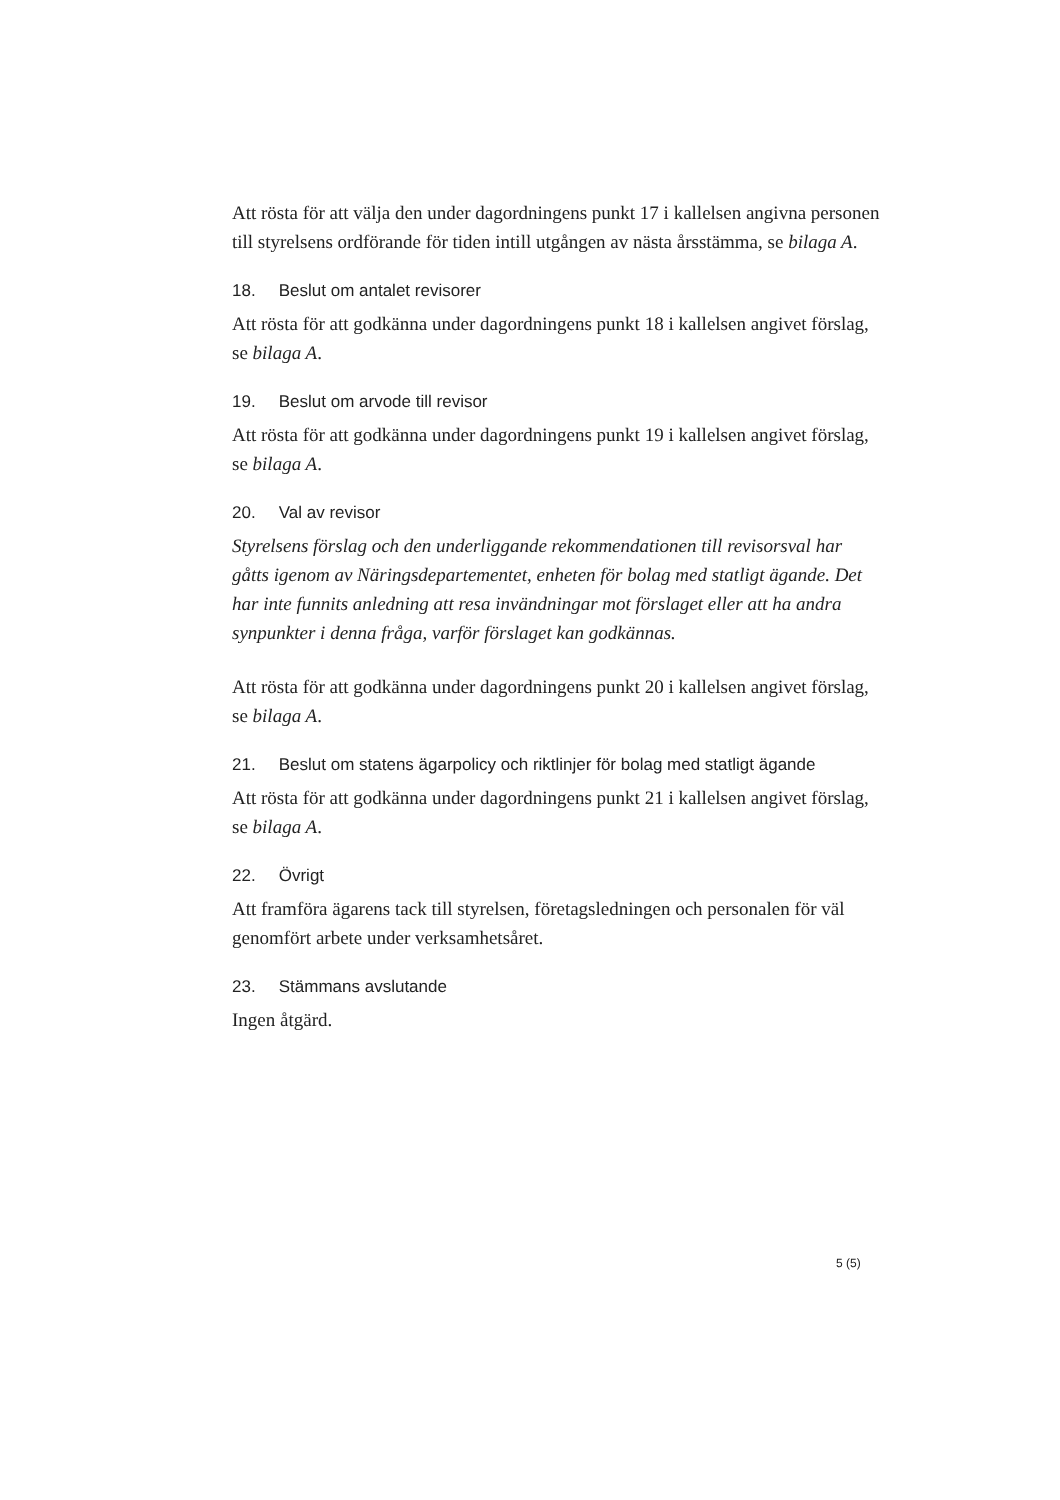Att rösta för att välja den under dagordningens punkt 17 i kallelsen angivna personen till styrelsens ordförande för tiden intill utgången av nästa årsstämma, se bilaga A.
18. Beslut om antalet revisorer
Att rösta för att godkänna under dagordningens punkt 18 i kallelsen angivet förslag, se bilaga A.
19. Beslut om arvode till revisor
Att rösta för att godkänna under dagordningens punkt 19 i kallelsen angivet förslag, se bilaga A.
20. Val av revisor
Styrelsens förslag och den underliggande rekommendationen till revisorsval har gåtts igenom av Näringsdepartementet, enheten för bolag med statligt ägande. Det har inte funnits anledning att resa invändningar mot förslaget eller att ha andra synpunkter i denna fråga, varför förslaget kan godkännas.
Att rösta för att godkänna under dagordningens punkt 20 i kallelsen angivet förslag, se bilaga A.
21. Beslut om statens ägarpolicy och riktlinjer för bolag med statligt ägande
Att rösta för att godkänna under dagordningens punkt 21 i kallelsen angivet förslag, se bilaga A.
22. Övrigt
Att framföra ägarens tack till styrelsen, företagsledningen och personalen för väl genomfört arbete under verksamhetsåret.
23. Stämmans avslutande
Ingen åtgärd.
5 (5)